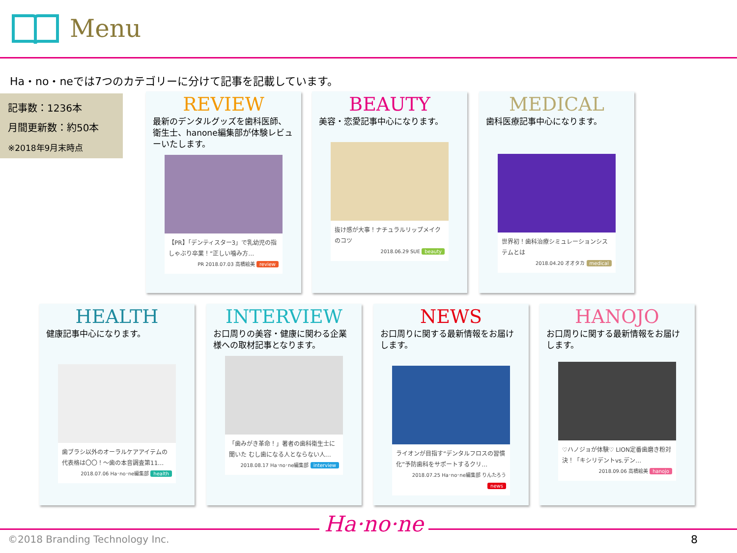Menu
Ha・no・neでは7つのカテゴリーに分けて記事を記載しています。
記事数：1236本
月間更新数：約50本
※2018年9月末時点
REVIEW
最新のデンタルグッズを歯科医師、衛生士、hanone編集部が体験レビューいたします。
【PR】「デンティスター3」で乳幼児の指しゃぶり卒業！“正しい噛み方…
PR 2018.07.03 高橋絵美 review
BEAUTY
美容・恋愛記事中心になります。
抜け感が大事！ナチュラルリップメイクのコツ
2018.06.29 SUE beauty
MEDICAL
歯科医療記事中心になります。
世界初！歯科治療シミュレーションシステムとは
2018.04.20 オオタカ medical
HEALTH
健康記事中心になります。
歯ブラシ以外のオーラルケアアイテムの代表格は〇〇！～歯の本音調査第11…
2018.07.06 Ha･no･ne編集部 health
INTERVIEW
お口周りの美容・健康に関わる企業様への取材記事となります。
「歯みがき革命！」著者の歯科衛生士に聞いた むし歯になる人とならない人…
2018.08.17 Ha･no･ne編集部 interview
NEWS
お口周りに関する最新情報をお届けします。
ライオンが目指す“デンタルフロスの習慣化”予防歯科をサポートするクリ…
2018.07.25 Ha･no･ne編集部 りんたろう news
HANOJO
お口周りに関する最新情報をお届けします。
♡ハノジョが体験♡ LION定番歯磨き粉対決！「キシリデントvs.デン…
2018.09.06 高橋絵美 hanojo
©2018 Branding Technology Inc.
Ha·no·ne
8